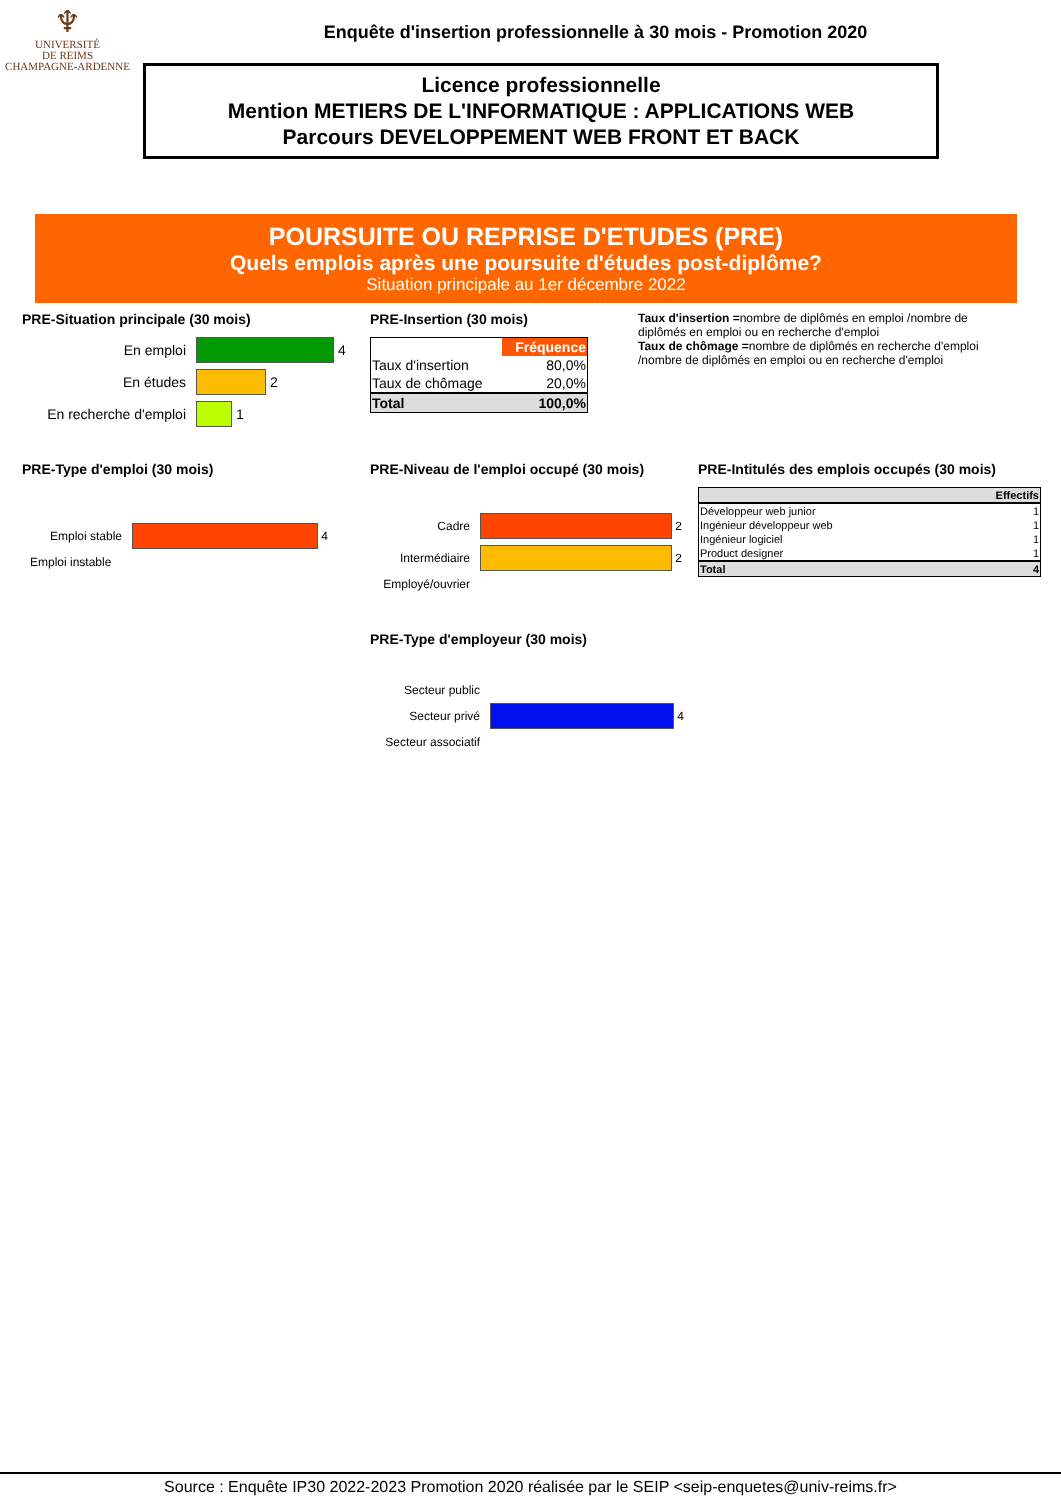♆
UNIVERSITÉ
DE REIMS
CHAMPAGNE-ARDENNE
Enquête d'insertion professionnelle à 30 mois - Promotion 2020
Licence professionnelle
Mention METIERS DE L'INFORMATIQUE : APPLICATIONS WEB
Parcours DEVELOPPEMENT WEB FRONT ET BACK
POURSUITE OU REPRISE D'ETUDES (PRE)
Quels emplois après une poursuite d'études post-diplôme?
Situation principale au 1er décembre 2022
PRE-Situation principale (30 mois)
En emploi 4
En études 2
En recherche d'emploi 1
PRE-Insertion (30 mois)
| | Fréquence |
| --- | --- |
| Taux d'insertion | 80,0% |
| Taux de chômage | 20,0% |
| Total | 100,0% |
Taux d'insertion =nombre de diplômés en emploi /nombre de diplômés en emploi ou en recherche d'emploi
Taux de chômage =nombre de diplômés en recherche d'emploi /nombre de diplômés en emploi ou en recherche d'emploi
PRE-Type d'emploi (30 mois)
Emploi stable 4
Emploi instable
PRE-Niveau de l'emploi occupé (30 mois)
Cadre 2
Intermédiaire 2
Employé/ouvrier
PRE-Type d'employeur (30 mois)
Secteur public
Secteur privé 4
Secteur associatif
PRE-Intitulés des emplois occupés (30 mois)
| | Effectifs |
| --- | --- |
| Développeur web junior | 1 |
| Ingénieur développeur web | 1 |
| Ingénieur logiciel | 1 |
| Product designer | 1 |
| Total | 4 |
Source : Enquête IP30 2022-2023 Promotion 2020 réalisée par le SEIP <seip-enquetes@univ-reims.fr>